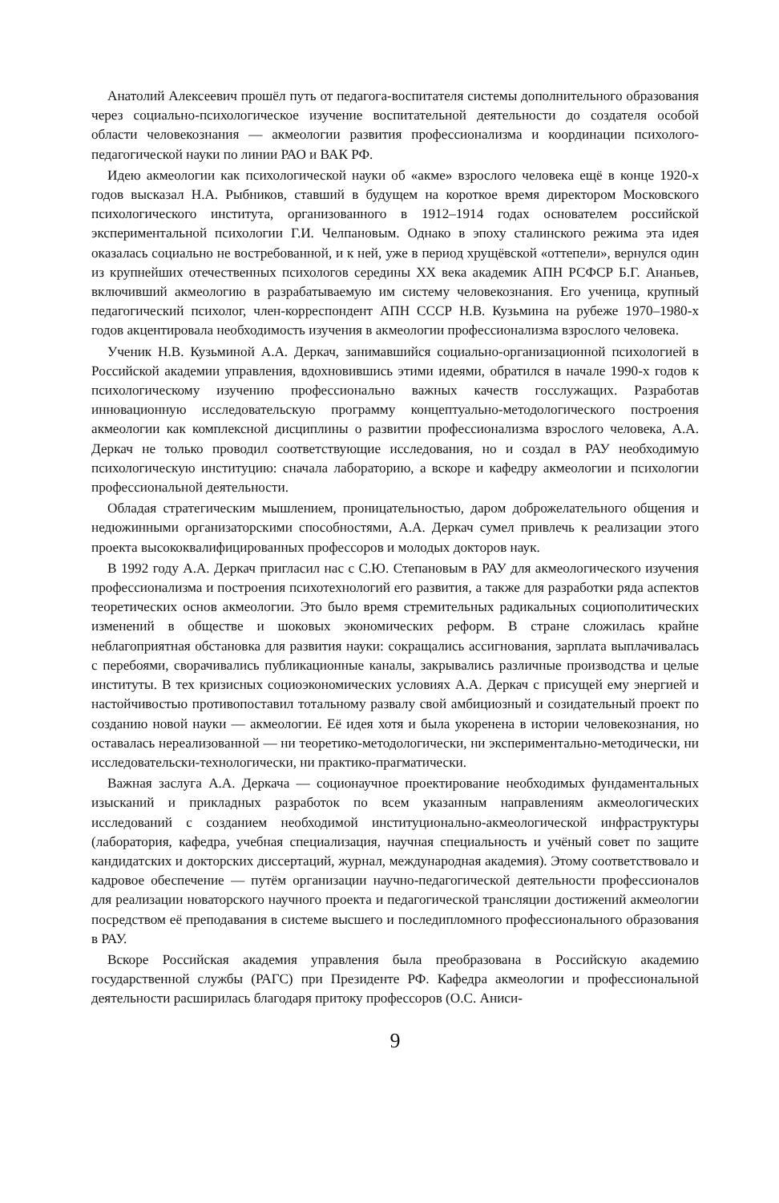Анатолий Алексеевич прошёл путь от педагога-воспитателя системы дополнительного образования через социально-психологическое изучение воспитательной деятельности до создателя особой области человекознания — акмеологии развития профессионализма и координации психолого-педагогической науки по линии РАО и ВАК РФ.
Идею акмеологии как психологической науки об «акме» взрослого человека ещё в конце 1920-х годов высказал Н.А. Рыбников, ставший в будущем на короткое время директором Московского психологического института, организованного в 1912–1914 годах основателем российской экспериментальной психологии Г.И. Челпановым. Однако в эпоху сталинского режима эта идея оказалась социально не востребованной, и к ней, уже в период хрущёвской «оттепели», вернулся один из крупнейших отечественных психологов середины XX века академик АПН РСФСР Б.Г. Ананьев, включивший акмеологию в разрабатываемую им систему человекознания. Его ученица, крупный педагогический психолог, член-корреспондент АПН СССР Н.В. Кузьмина на рубеже 1970–1980-х годов акцентировала необходимость изучения в акмеологии профессионализма взрослого человека.
Ученик Н.В. Кузьминой А.А. Деркач, занимавшийся социально-организационной психологией в Российской академии управления, вдохновившись этими идеями, обратился в начале 1990-х годов к психологическому изучению профессионально важных качеств госслужащих. Разработав инновационную исследовательскую программу концептуально-методологического построения акмеологии как комплексной дисциплины о развитии профессионализма взрослого человека, А.А. Деркач не только проводил соответствующие исследования, но и создал в РАУ необходимую психологическую институцию: сначала лабораторию, а вскоре и кафедру акмеологии и психологии профессиональной деятельности.
Обладая стратегическим мышлением, проницательностью, даром доброжелательного общения и недюжинными организаторскими способностями, А.А. Деркач сумел привлечь к реализации этого проекта высококвалифицированных профессоров и молодых докторов наук.
В 1992 году А.А. Деркач пригласил нас с С.Ю. Степановым в РАУ для акмеологического изучения профессионализма и построения психотехнологий его развития, а также для разработки ряда аспектов теоретических основ акмеологии. Это было время стремительных радикальных социополитических изменений в обществе и шоковых экономических реформ. В стране сложилась крайне неблагоприятная обстановка для развития науки: сокращались ассигнования, зарплата выплачивалась с перебоями, сворачивались публикационные каналы, закрывались различные производства и целые институты. В тех кризисных социоэкономических условиях А.А. Деркач с присущей ему энергией и настойчивостью противопоставил тотальному развалу свой амбициозный и созидательный проект по созданию новой науки — акмеологии. Её идея хотя и была укоренена в истории человекознания, но оставалась нереализованной — ни теоретико-методологически, ни экспериментально-методически, ни исследовательски-технологически, ни практико-прагматически.
Важная заслуга А.А. Деркача — соционаучное проектирование необходимых фундаментальных изысканий и прикладных разработок по всем указанным направлениям акмеологических исследований с созданием необходимой институционально-акмеологической инфраструктуры (лаборатория, кафедра, учебная специализация, научная специальность и учёный совет по защите кандидатских и докторских диссертаций, журнал, международная академия). Этому соответствовало и кадровое обеспечение — путём организации научно-педагогической деятельности профессионалов для реализации новаторского научного проекта и педагогической трансляции достижений акмеологии посредством её преподавания в системе высшего и последипломного профессионального образования в РАУ.
Вскоре Российская академия управления была преобразована в Российскую академию государственной службы (РАГС) при Президенте РФ. Кафедра акмеологии и профессиональной деятельности расширилась благодаря притоку профессоров (О.С. Аниси-
9